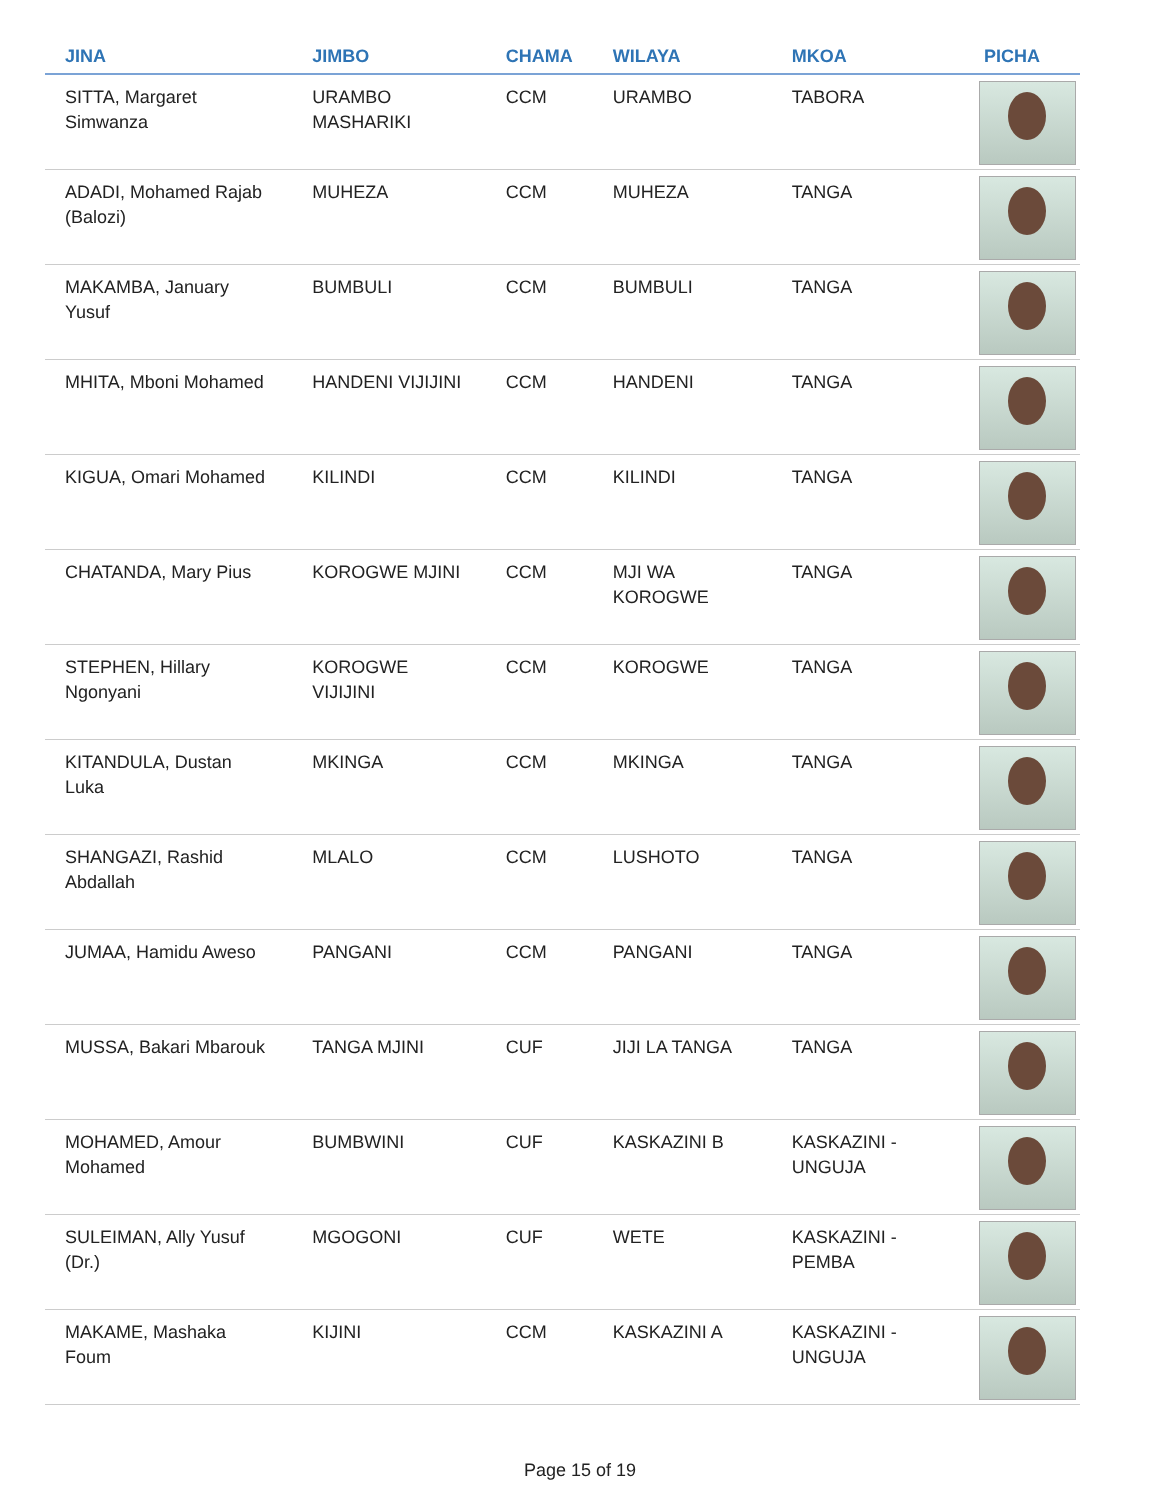| JINA | JIMBO | CHAMA | WILAYA | MKOA | PICHA |
| --- | --- | --- | --- | --- | --- |
| SITTA, Margaret Simwanza | URAMBO MASHARIKI | CCM | URAMBO | TABORA | |
| ADADI, Mohamed Rajab (Balozi) | MUHEZA | CCM | MUHEZA | TANGA | |
| MAKAMBA, January Yusuf | BUMBULI | CCM | BUMBULI | TANGA | |
| MHITA, Mboni Mohamed | HANDENI VIJIJINI | CCM | HANDENI | TANGA | |
| KIGUA, Omari Mohamed | KILINDI | CCM | KILINDI | TANGA | |
| CHATANDA, Mary Pius | KOROGWE MJINI | CCM | MJI WA KOROGWE | TANGA | |
| STEPHEN, Hillary Ngonyani | KOROGWE VIJIJINI | CCM | KOROGWE | TANGA | |
| KITANDULA, Dustan Luka | MKINGA | CCM | MKINGA | TANGA | |
| SHANGAZI, Rashid Abdallah | MLALO | CCM | LUSHOTO | TANGA | |
| JUMAA, Hamidu Aweso | PANGANI | CCM | PANGANI | TANGA | |
| MUSSA, Bakari Mbarouk | TANGA MJINI | CUF | JIJI LA TANGA | TANGA | |
| MOHAMED, Amour Mohamed | BUMBWINI | CUF | KASKAZINI B | KASKAZINI - UNGUJA | |
| SULEIMAN, Ally Yusuf (Dr.) | MGOGONI | CUF | WETE | KASKAZINI - PEMBA | |
| MAKAME, Mashaka Foum | KIJINI | CCM | KASKAZINI A | KASKAZINI - UNGUJA | |
Page 15 of 19